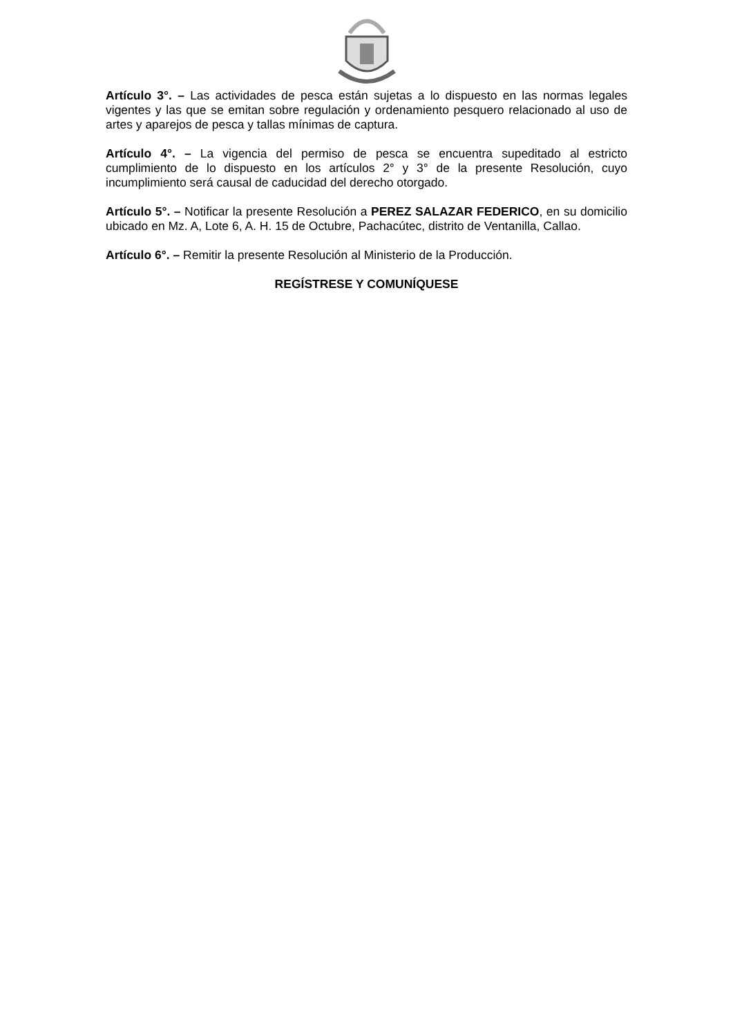Artículo 3°. – Las actividades de pesca están sujetas a lo dispuesto en las normas legales vigentes y las que se emitan sobre regulación y ordenamiento pesquero relacionado al uso de artes y aparejos de pesca y tallas mínimas de captura.
Artículo 4°. – La vigencia del permiso de pesca se encuentra supeditado al estricto cumplimiento de lo dispuesto en los artículos 2° y 3° de la presente Resolución, cuyo incumplimiento será causal de caducidad del derecho otorgado.
Artículo 5°. – Notificar la presente Resolución a PEREZ SALAZAR FEDERICO, en su domicilio ubicado en Mz. A, Lote 6, A. H. 15 de Octubre, Pachacútec, distrito de Ventanilla, Callao.
Artículo 6°. – Remitir la presente Resolución al Ministerio de la Producción.
REGÍSTRESE Y COMUNÍQUESE